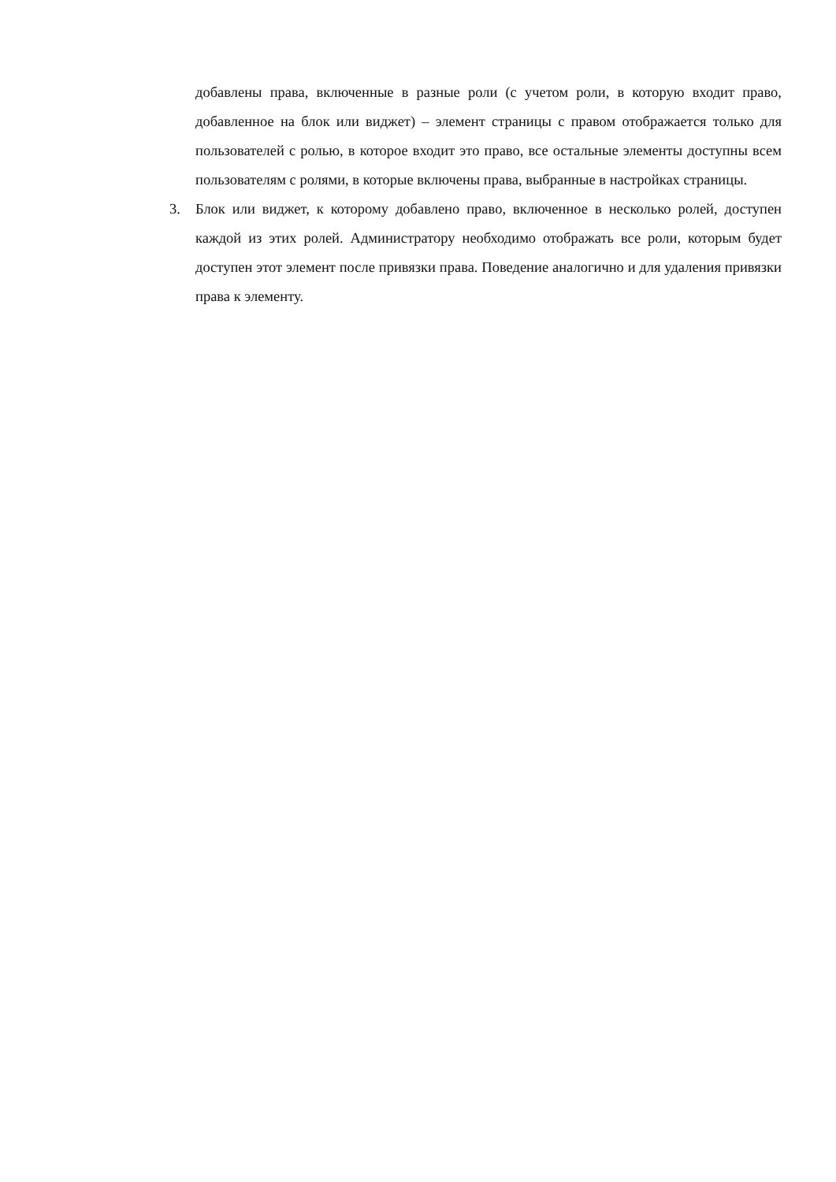добавлены права, включенные в разные роли (с учетом роли, в которую входит право, добавленное на блок или виджет) – элемент страницы с правом отображается только для пользователей с ролью, в которое входит это право, все остальные элементы доступны всем пользователям с ролями, в которые включены права, выбранные в настройках страницы.
3. Блок или виджет, к которому добавлено право, включенное в несколько ролей, доступен каждой из этих ролей. Администратору необходимо отображать все роли, которым будет доступен этот элемент после привязки права. Поведение аналогично и для удаления привязки права к элементу.